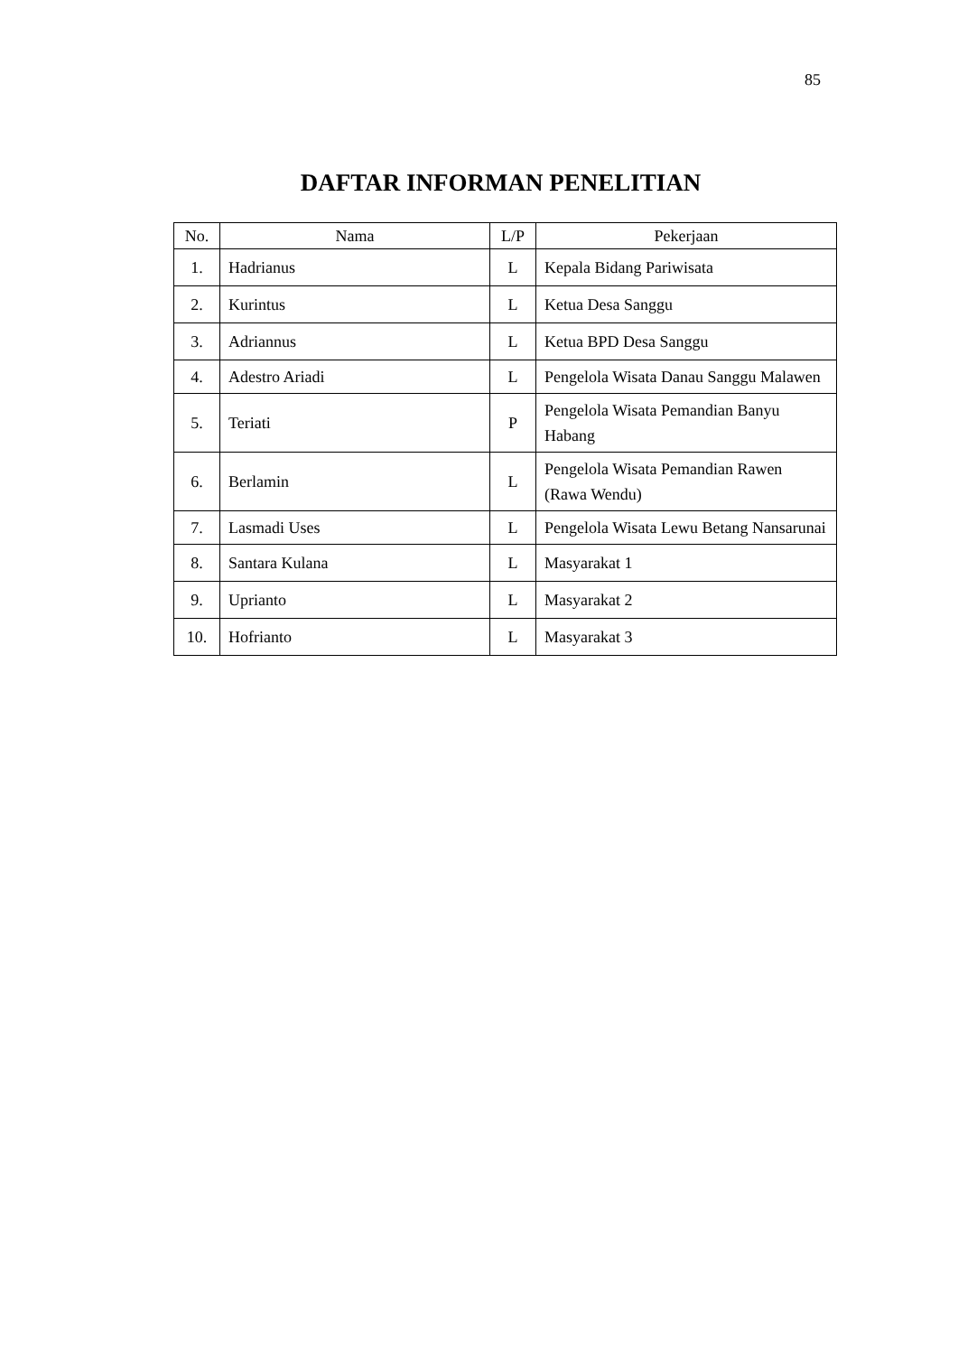85
DAFTAR INFORMAN PENELITIAN
| No. | Nama | L/P | Pekerjaan |
| --- | --- | --- | --- |
| 1. | Hadrianus | L | Kepala Bidang Pariwisata |
| 2. | Kurintus | L | Ketua Desa Sanggu |
| 3. | Adriannus | L | Ketua BPD Desa Sanggu |
| 4. | Adestro Ariadi | L | Pengelola Wisata Danau Sanggu Malawen |
| 5. | Teriati | P | Pengelola Wisata Pemandian Banyu Habang |
| 6. | Berlamin | L | Pengelola Wisata Pemandian Rawen (Rawa Wendu) |
| 7. | Lasmadi Uses | L | Pengelola Wisata Lewu Betang Nansarunai |
| 8. | Santara Kulana | L | Masyarakat 1 |
| 9. | Uprianto | L | Masyarakat 2 |
| 10. | Hofrianto | L | Masyarakat 3 |